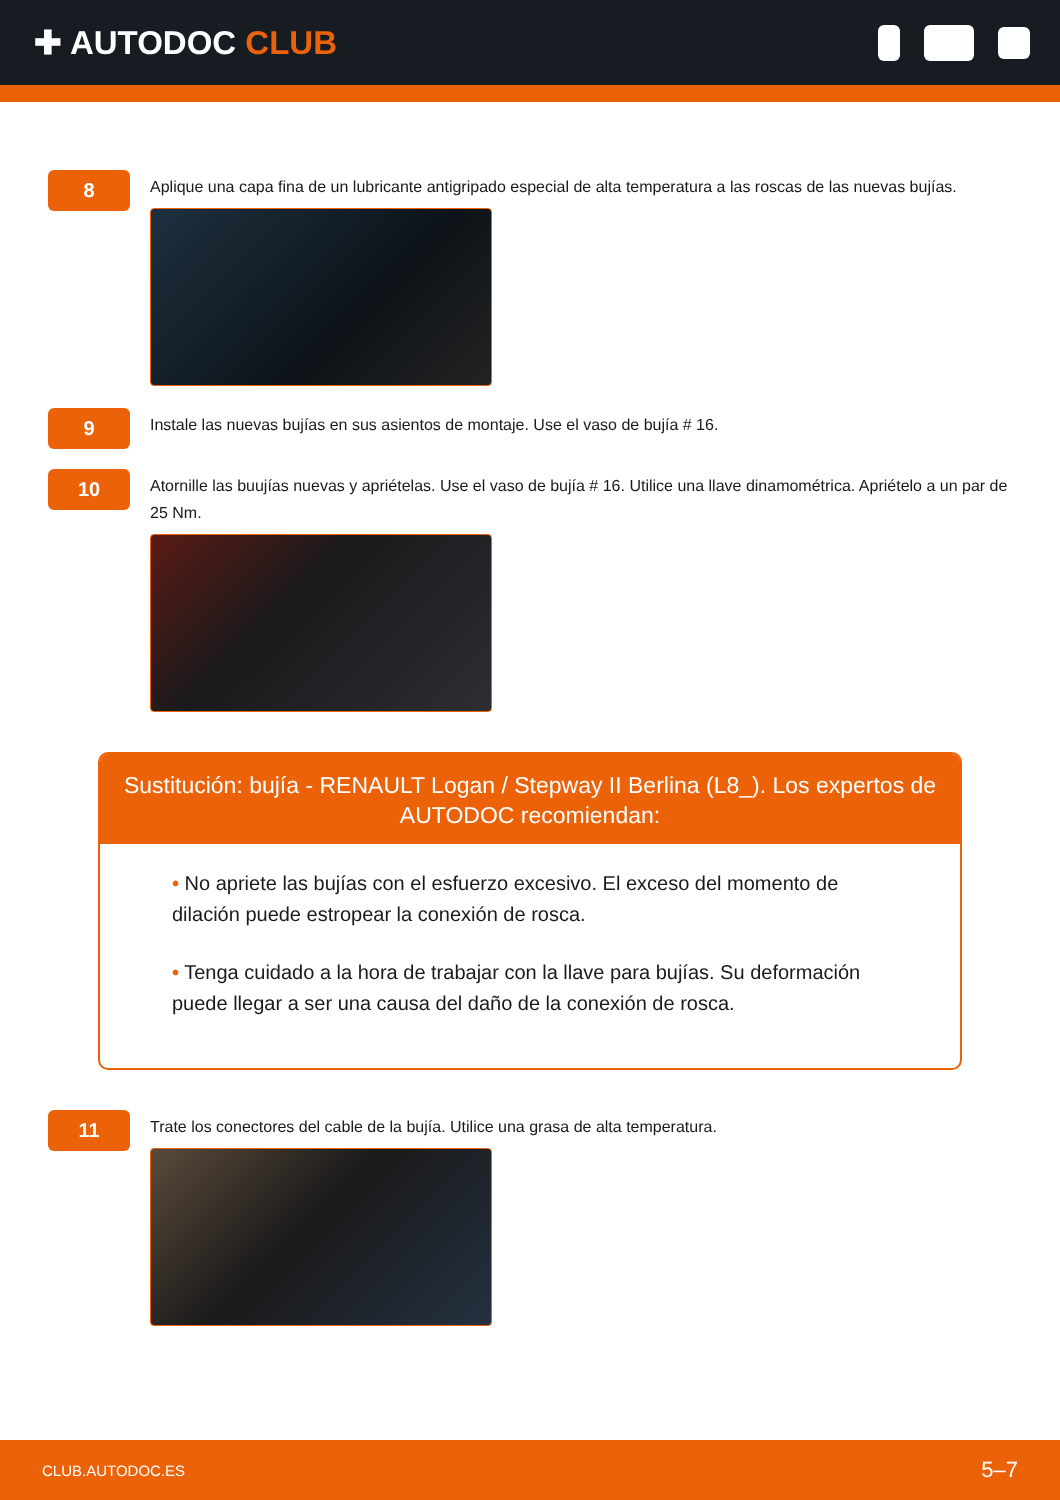✚ AUTODOC CLUB
8
Aplique una capa fina de un lubricante antigripado especial de alta temperatura a las roscas de las nuevas bujías.
9
Instale las nuevas bujías en sus asientos de montaje. Use el vaso de bujía # 16.
10
Atornille las buujías nuevas y apriételas. Use el vaso de bujía # 16. Utilice una llave dinamométrica. Apriételo a un par de 25 Nm.
Sustitución: bujía - RENAULT Logan / Stepway II Berlina (L8_). Los expertos de AUTODOC recomiendan:
• No apriete las bujías con el esfuerzo excesivo. El exceso del momento de dilación puede estropear la conexión de rosca.
• Tenga cuidado a la hora de trabajar con la llave para bujías. Su deformación puede llegar a ser una causa del daño de la conexión de rosca.
11
Trate los conectores del cable de la bujía. Utilice una grasa de alta temperatura.
CLUB.AUTODOC.ES 5–7